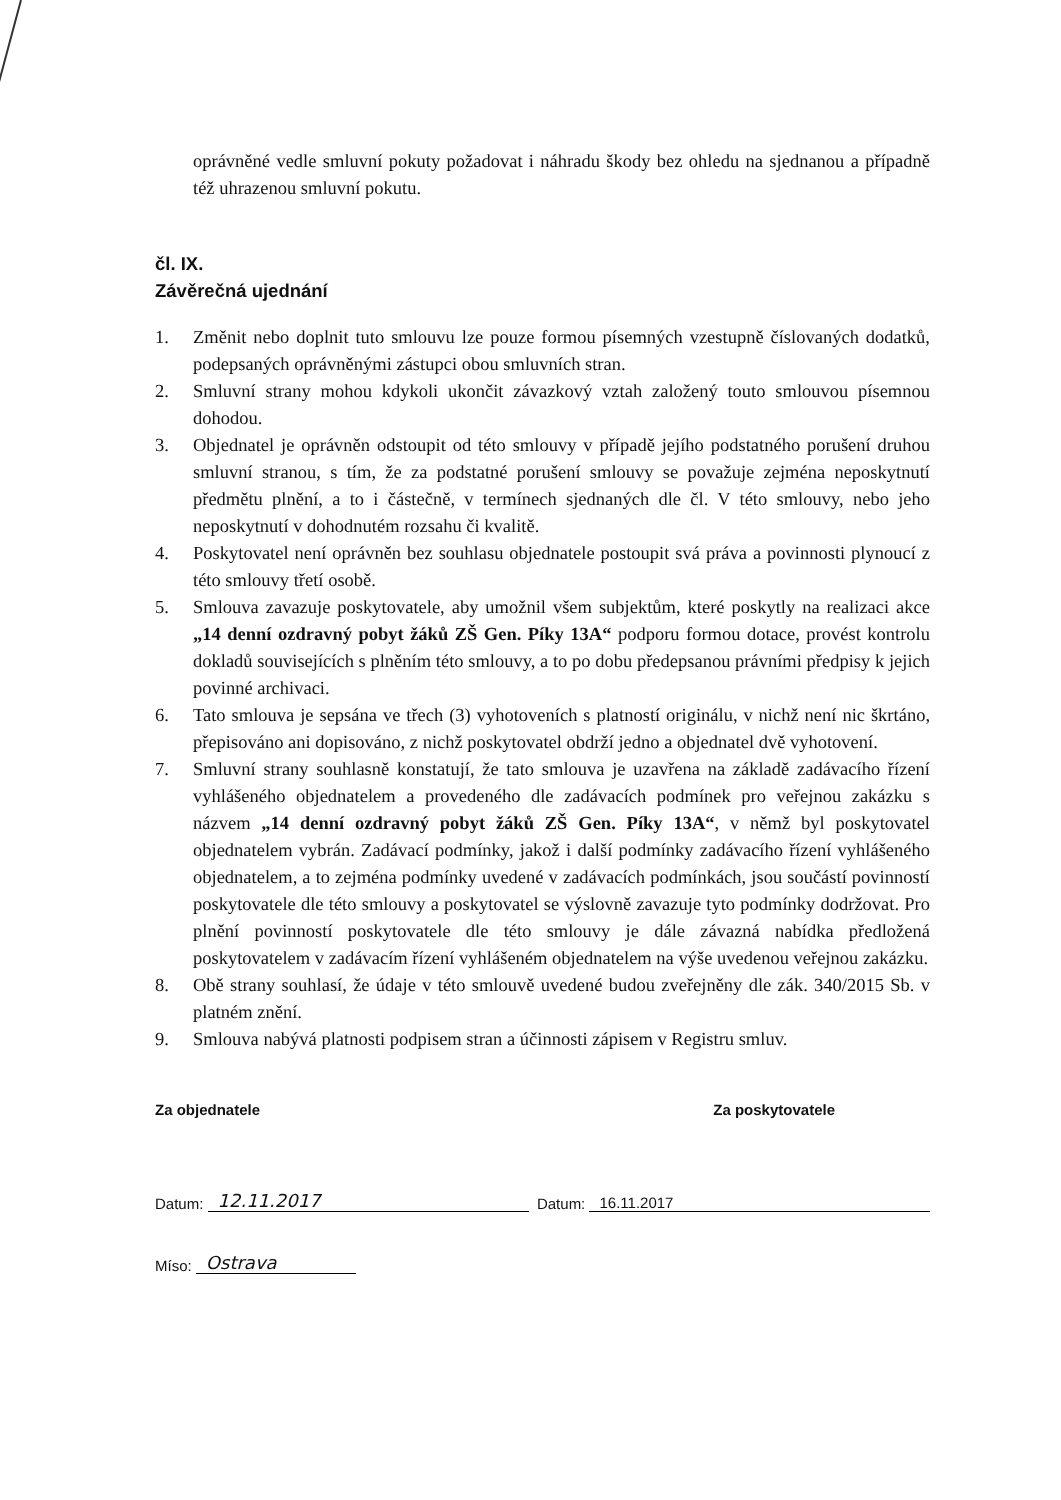oprávněné vedle smluvní pokuty požadovat i náhradu škody bez ohledu na sjednanou a případně též uhrazenou smluvní pokutu.
čl. IX.
Závěrečná ujednání
1. Změnit nebo doplnit tuto smlouvu lze pouze formou písemných vzestupně číslovaných dodatků, podepsaných oprávněnými zástupci obou smluvních stran.
2. Smluvní strany mohou kdykoli ukončit závazkový vztah založený touto smlouvou písemnou dohodou.
3. Objednatel je oprávněn odstoupit od této smlouvy v případě jejího podstatného porušení druhou smluvní stranou, s tím, že za podstatné porušení smlouvy se považuje zejména neposkytnutí předmětu plnění, a to i částečně, v termínech sjednaných dle čl. V této smlouvy, nebo jeho neposkytnutí v dohodnutém rozsahu či kvalitě.
4. Poskytovatel není oprávněn bez souhlasu objednatele postoupit svá práva a povinnosti plynoucí z této smlouvy třetí osobě.
5. Smlouva zavazuje poskytovatele, aby umožnil všem subjektům, které poskytly na realizaci akce „14 denní ozdravný pobyt žáků ZŠ Gen. Píky 13A“ podporu formou dotace, provést kontrolu dokladů souvisejících s plněním této smlouvy, a to po dobu předepsanou právními předpisy k jejich povinné archivaci.
6. Tato smlouva je sepsána ve třech (3) vyhotoveních s platností originálu, v nichž není nic škrtáno, přepisováno ani dopisováno, z nichž poskytovatel obdrží jedno a objednatel dvě vyhotovení.
7. Smluvní strany souhlasně konstatují, že tato smlouva je uzavřena na základě zadávacího řízení vyhlášeného objednatelem a provedeného dle zadávacích podmínek pro veřejnou zakázku s názvem „14 denní ozdravný pobyt žáků ZŠ Gen. Píky 13A“, v němž byl poskytovatel objednatelem vybrán. Zadávací podmínky, jakož i další podmínky zadávacího řízení vyhlášeného objednatelem, a to zejména podmínky uvedené v zadávacích podmínkách, jsou součástí povinností poskytovatele dle této smlouvy a poskytovatel se výslovně zavazuje tyto podmínky dodržovat. Pro plnění povinností poskytovatele dle této smlouvy je dále závazná nabídka předložená poskytovatelem v zadávacím řízení vyhlášeném objednatelem na výše uvedenou veřejnou zakázku.
8. Obě strany souhlasí, že údaje v této smlouvě uvedené budou zveřejněny dle zák. 340/2015 Sb. v platném znění.
9. Smlouva nabývá platnosti podpisem stran a účinnosti zápisem v Registru smluv.
Za objednatele Za poskytovatele
Datum: 12.11.2017 Datum: 16.11.2017
Míso: Ostrava